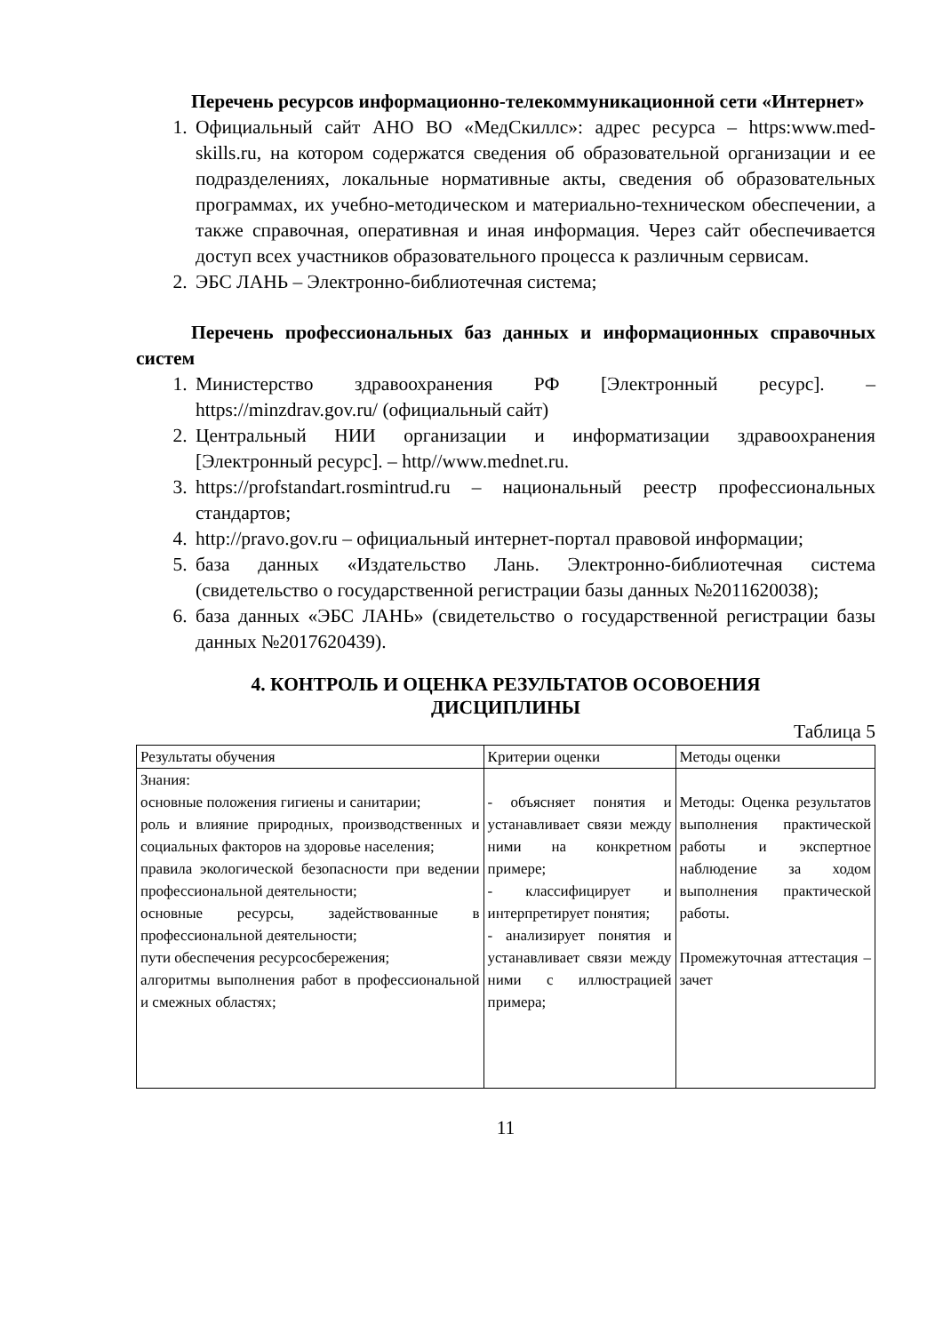Перечень ресурсов информационно-телекоммуникационной сети «Интернет»
1. Официальный сайт АНО ВО «МедСкиллс»: адрес ресурса – https:www.med-skills.ru, на котором содержатся сведения об образовательной организации и ее подразделениях, локальные нормативные акты, сведения об образовательных программах, их учебно-методическом и материально-техническом обеспечении, а также справочная, оперативная и иная информация. Через сайт обеспечивается доступ всех участников образовательного процесса к различным сервисам.
2. ЭБС ЛАНЬ – Электронно-библиотечная система;
Перечень профессиональных баз данных и информационных справочных систем
1. Министерство здравоохранения РФ [Электронный ресурс]. – https://minzdrav.gov.ru/ (официальный сайт)
2. Центральный НИИ организации и информатизации здравоохранения [Электронный ресурс]. – http//www.mednet.ru.
3. https://profstandart.rosmintrud.ru – национальный реестр профессиональных стандартов;
4. http://pravo.gov.ru – официальный интернет-портал правовой информации;
5. база данных «Издательство Лань. Электронно-библиотечная система (свидетельство о государственной регистрации базы данных №2011620038);
6. база данных «ЭБС ЛАНЬ» (свидетельство о государственной регистрации базы данных №2017620439).
4. КОНТРОЛЬ И ОЦЕНКА РЕЗУЛЬТАТОВ ОСОВОЕНИЯ
ДИСЦИПЛИНЫ
Таблица 5
| Результаты обучения | Критерии оценки | Методы оценки |
| --- | --- | --- |
| Знания: основные положения гигиены и санитарии; роль и влияние природных, производственных и социальных факторов на здоровье населения; правила экологической безопасности при ведении профессиональной деятельности; основные ресурсы, задействованные в профессиональной деятельности; пути обеспечения ресурсосбережения; алгоритмы выполнения работ в профессиональной и смежных областях; | - объясняет понятия и устанавливает связи между ними на конкретном примере; - классифицирует и интерпретирует понятия; - анализирует понятия и устанавливает связи между ними с иллюстрацией примера; | Методы: Оценка результатов выполнения практической работы и экспертное наблюдение за ходом выполнения практической работы. Промежуточная аттестация – зачет |
11